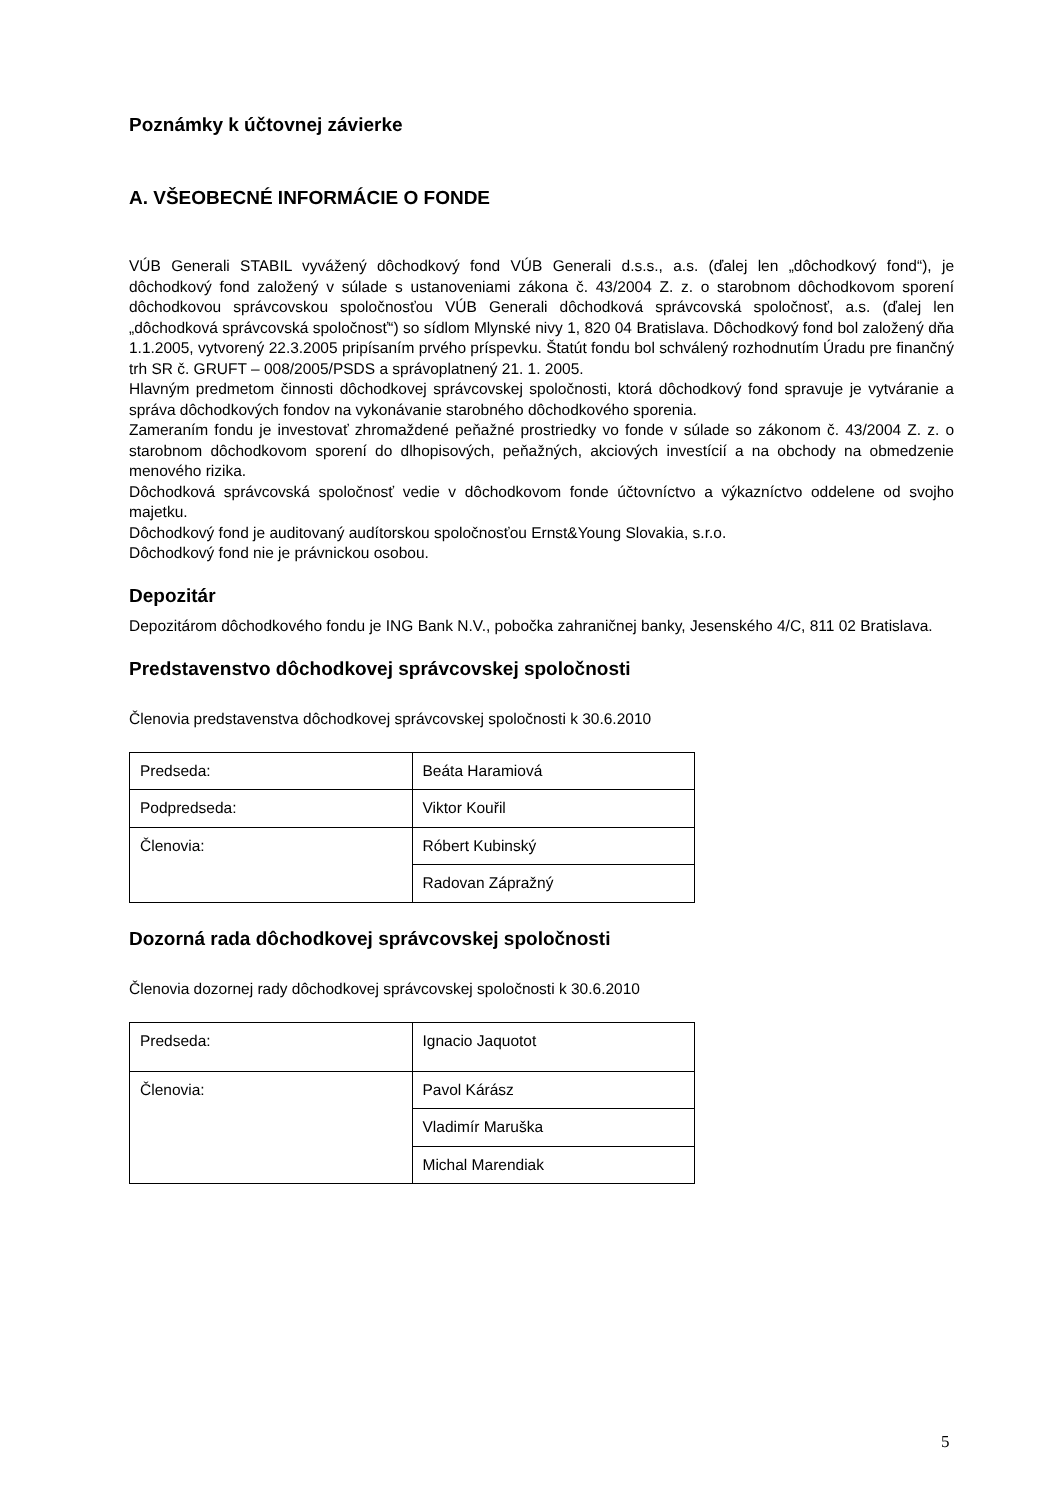Poznámky k účtovnej závierke
A. VŠEOBECNÉ INFORMÁCIE O FONDE
VÚB Generali STABIL vyvážený dôchodkový fond VÚB Generali d.s.s., a.s. (ďalej len „dôchodkový fond“), je dôchodkový fond založený v súlade s ustanoveniami zákona č. 43/2004 Z. z. o starobnom dôchodkovom sporení dôchodkovou správcovskou spoločnosťou VÚB Generali dôchodková správcovská spoločnosť, a.s. (ďalej len „dôchodková správcovská spoločnosť“) so sídlom Mlynské nivy 1, 820 04 Bratislava. Dôchodkový fond bol založený dňa 1.1.2005, vytvorený 22.3.2005 pripísaním prvého príspevku. Štatút fondu bol schválený rozhodnutím Úradu pre finančný trh SR č. GRUFT – 008/2005/PSDS a správoplatnený 21. 1. 2005.
Hlavným predmetom činnosti dôchodkovej správcovskej spoločnosti, ktorá dôchodkový fond spravuje je vytváranie a správa dôchodkových fondov na vykonávanie starobného dôchodkového sporenia.
Zameraním fondu je investovať zhromaždené peňažné prostriedky vo fonde v súlade so zákonom č. 43/2004 Z. z. o starobnom dôchodkovom sporení do dlhopisových, peňažných, akciových investícií a na obchody na obmedzenie menového rizika.
Dôchodková správcovská spoločnosť vedie v dôchodkovom fonde účtovníctvo a výkazníctvo oddelene od svojho majetku.
Dôchodkový fond je auditovaný audítorskou spoločnosťou Ernst&Young Slovakia, s.r.o.
Dôchodkový fond nie je právnickou osobou.
Depozitár
Depozitárom dôchodkového fondu je ING Bank N.V., pobočka zahraničnej banky, Jesenského 4/C, 811 02 Bratislava.
Predstavenstvo dôchodkovej správcovskej spoločnosti
Členovia predstavenstva dôchodkovej správcovskej spoločnosti k 30.6.2010
| Predseda: | Beáta Haramiová |
| Podpredseda: | Viktor Kouřil |
| Členovia: | Róbert Kubinský |
| | Radovan Zápražný |
Dozorná rada dôchodkovej správcovskej spoločnosti
Členovia dozornej rady dôchodkovej správcovskej spoločnosti k 30.6.2010
| Predseda: | Ignacio Jaquotot |
| Členovia: | Pavol Kárász |
| | Vladimír Maruška |
| | Michal Marendiak |
5